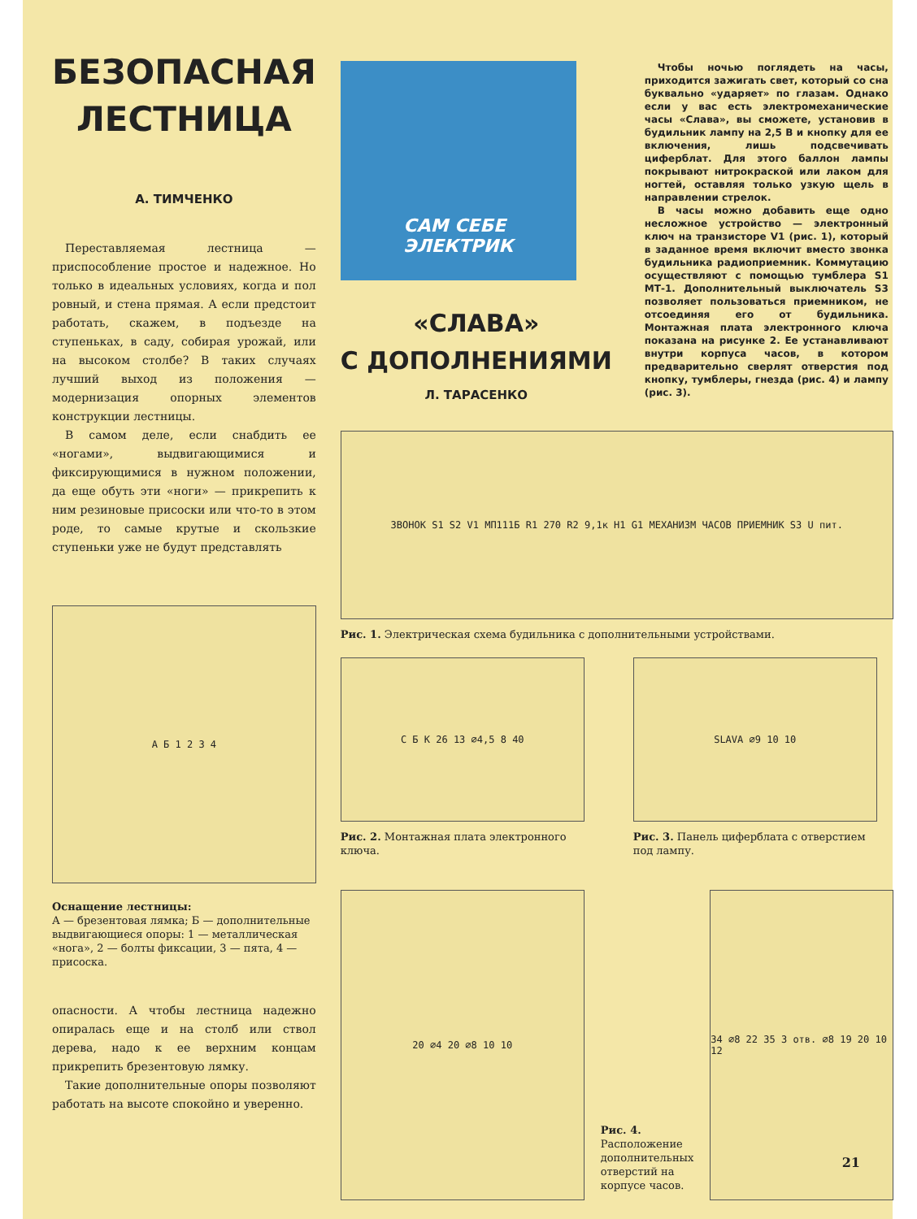БЕЗОПАСНАЯ ЛЕСТНИЦА
А. ТИМЧЕНКО
Переставляемая лестница — приспособление простое и надежное. Но только в идеальных условиях, когда и пол ровный, и стена прямая. А если предстоит работать, скажем, в подъезде на ступеньках, в саду, собирая урожай, или на высоком столбе? В таких случаях лучший выход из положения — модернизация опорных элементов конструкции лестницы.
В самом деле, если снабдить ее «ногами», выдвигающимися и фиксирующимися в нужном положении, да еще обуть эти «ноги» — прикрепить к ним резиновые присоски или что-то в этом роде, то самые крутые и скользкие ступеньки уже не будут представлять
А Б 1 2 3 4
Оснащение лестницы:
А — брезентовая лямка; Б — дополнительные выдвигающиеся опоры: 1 — металлическая «нога», 2 — болты фиксации, 3 — пята, 4 — присоска.
опасности. А чтобы лестница надежно опиралась еще и на столб или ствол дерева, надо к ее верхним концам прикрепить брезентовую лямку.
Такие дополнительные опоры позволяют работать на высоте спокойно и уверенно.
САМ СЕБЕ
ЭЛЕКТРИК
«СЛАВА»
С ДОПОЛНЕНИЯМИ
Л. ТАРАСЕНКО
Чтобы ночью поглядеть на часы, приходится зажигать свет, который со сна буквально «ударяет» по глазам. Однако если у вас есть электромеханические часы «Слава», вы сможете, установив в будильник лампу на 2,5 В и кнопку для ее включения, лишь подсвечивать циферблат. Для этого баллон лампы покрывают нитрокраской или лаком для ногтей, оставляя только узкую щель в направлении стрелок.
В часы можно добавить еще одно несложное устройство — электронный ключ на транзисторе V1 (рис. 1), который в заданное время включит вместо звонка будильника радиоприемник. Коммутацию осуществляют с помощью тумблера S1 МТ-1. Дополнительный выключатель S3 позволяет пользоваться приемником, не отсоединяя его от будильника. Монтажная плата электронного ключа показана на рисунке 2. Ее устанавливают внутри корпуса часов, в котором предварительно сверлят отверстия под кнопку, тумблеры, гнезда (рис. 4) и лампу (рис. 3).
ЗВОНОК S1 S2 V1 МП111Б R1 270 R2 9,1к H1 G1 МЕХАНИЗМ ЧАСОВ ПРИЕМНИК S3 U пит.
Рис. 1. Электрическая схема будильника с дополнительными устройствами.
С Б К 26 13 ⌀4,5 8 40
Рис. 2. Монтажная плата электронного ключа.
SLAVA ⌀9 10 10
Рис. 3. Панель циферблата с отверстием под лампу.
20 ⌀4 20 ⌀8 10 10
Рис. 4. Расположение дополнительных отверстий на корпусе часов.
34 ⌀8 22 35 3 отв. ⌀8 19 20 10 12
21